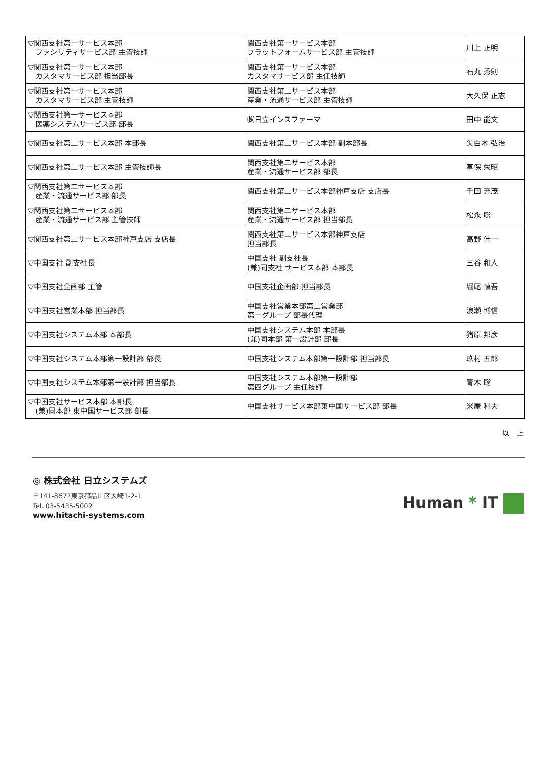| ▽関西支社第一サービス本部 ファシリティサービス部 主管技師 | 関西支社第一サービス本部 プラットフォームサービス部 主管技師 | 川上 正明 |
| ▽関西支社第一サービス本部 カスタマサービス部 担当部長 | 関西支社第一サービス本部 カスタマサービス部 主任技師 | 石丸 秀則 |
| ▽関西支社第一サービス本部 カスタマサービス部 主管技師 | 関西支社第二サービス本部 産業・流通サービス部 主管技師 | 大久保 正志 |
| ▽関西支社第一サービス本部 医薬システムサービス部 部長 | ㈱日立インスファーマ | 田中 能文 |
| ▽関西支社第二サービス本部 本部長 | 関西支社第二サービス本部 副本部長 | 矢白木 弘治 |
| ▽関西支社第二サービス本部 主管技師長 | 関西支社第二サービス本部 産業・流通サービス部 部長 | 享保 栄昭 |
| ▽関西支社第二サービス本部 産業・流通サービス部 部長 | 関西支社第二サービス本部神戸支店 支店長 | 千田 充茂 |
| ▽関西支社第二サービス本部 産業・流通サービス部 主管技師 | 関西支社第二サービス本部 産業・流通サービス部 担当部長 | 松永 聡 |
| ▽関西支社第二サービス本部神戸支店 支店長 | 関西支社第二サービス本部神戸支店 担当部長 | 高野 伸一 |
| ▽中国支社 副支社長 | 中国支社 副支社長 (兼)同支社 サービス本部 本部長 | 三谷 和人 |
| ▽中国支社企画部 主管 | 中国支社企画部 担当部長 | 堀尾 慎吾 |
| ▽中国支社営業本部 担当部長 | 中国支社営業本部第二営業部 第一グループ 部長代理 | 浪瀬 博信 |
| ▽中国支社システム本部 本部長 | 中国支社システム本部 本部長 (兼)同本部 第一設計部 部長 | 猪原 邦彦 |
| ▽中国支社システム本部第一設計部 部長 | 中国支社システム本部第一設計部 担当部長 | 玖村 五郎 |
| ▽中国支社システム本部第一設計部 担当部長 | 中国支社システム本部第一設計部 第四グループ 主任技師 | 青木 聡 |
| ▽中国支社サービス本部 本部長 (兼)同本部 東中国サービス部 部長 | 中国支社サービス本部東中国サービス部 部長 | 米屋 利夫 |
以　上
◎ 株式会社 日立システムズ
〒141-8672東京都品川区大崎1-2-1
Tel. 03-5435-5002
www.hitachi-systems.com
Human * IT